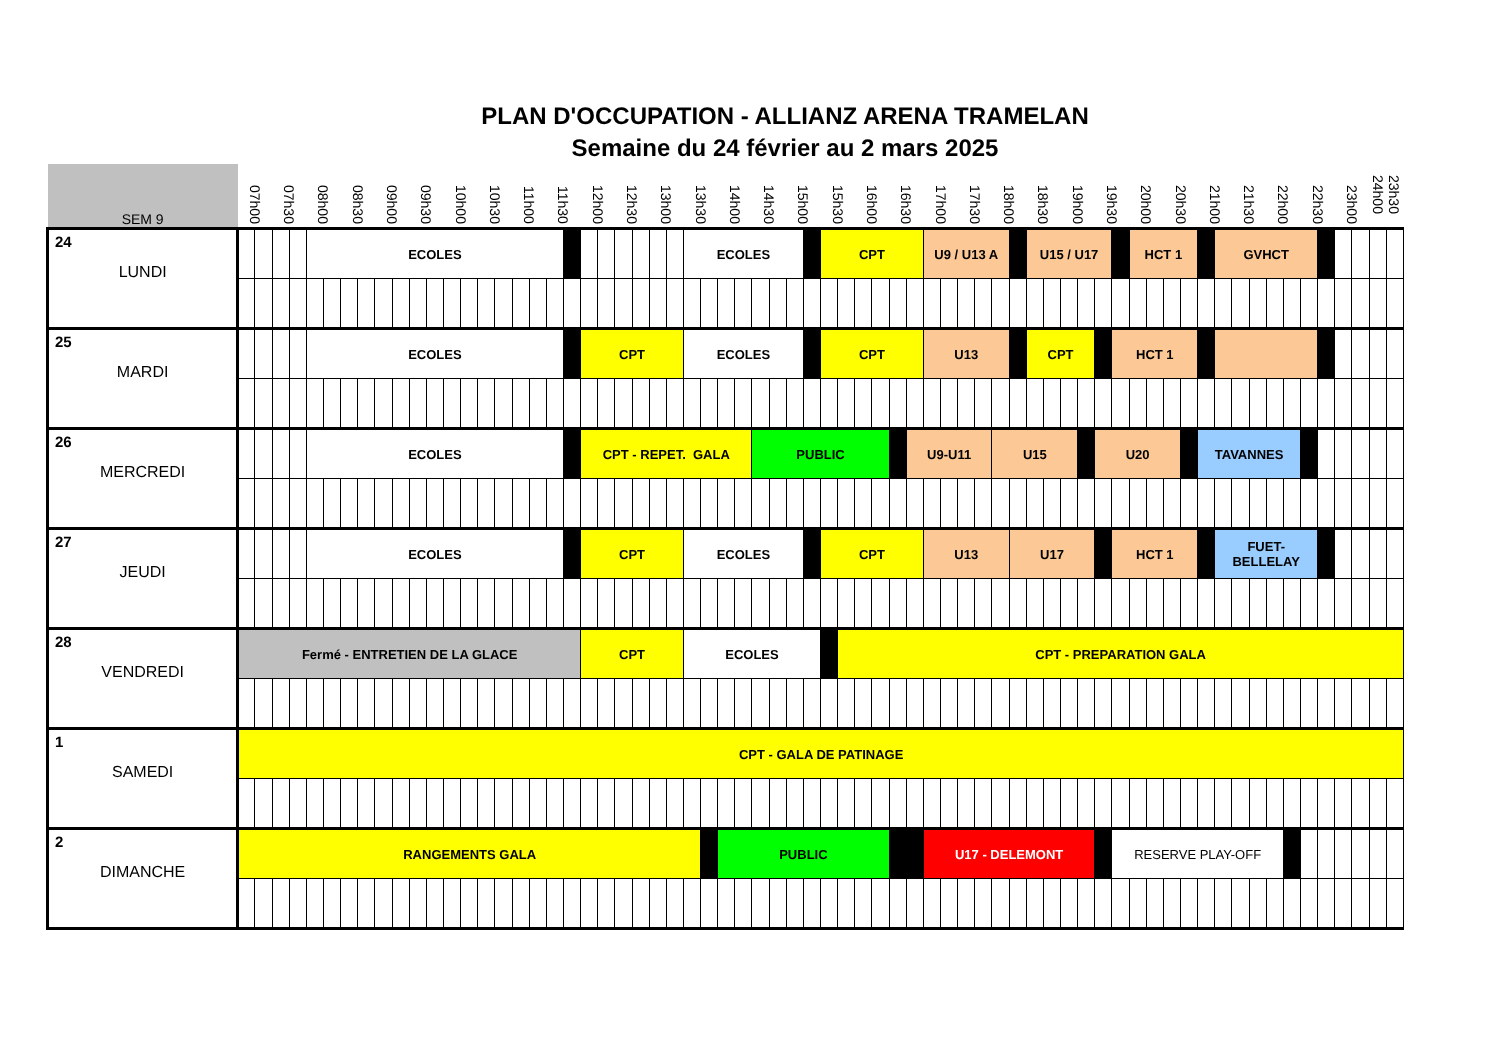PLAN D'OCCUPATION - ALLIANZ ARENA TRAMELAN
Semaine du 24 février au 2 mars 2025
| SEM 9 | 07h00 | | 07h30 | | 08h00 | | 08h30 | | 09h00 | | 09h30 | | 10h00 | | 10h30 | | 11h00 | | 11h30 | | 12h00 | | 12h30 | | 13h00 | | 13h30 | | 14h00 | | 14h30 | | 15h00 | | 15h30 | | 16h00 | | 16h30 | | 17h00 | | 17h30 | | 18h00 | | 18h30 | | 19h00 | | 19h30 | | 20h00 | | 20h30 | | 21h00 | | 21h30 | | 22h00 | | 22h30 | | 23h00 | | 23h30 24h00 | |
| --- | --- | --- | --- | --- | --- | --- | --- | --- | --- | --- | --- | --- | --- | --- | --- | --- | --- | --- | --- | --- | --- | --- | --- | --- | --- | --- | --- | --- | --- | --- | --- | --- | --- | --- | --- | --- | --- | --- | --- | --- | --- | --- | --- | --- | --- | --- | --- | --- | --- | --- | --- | --- | --- | --- | --- | --- | --- | --- | --- | --- | --- | --- | --- | --- | --- | --- | --- | --- |
| 24 LUNDI | | | | | ECOLES | | | | | | | | | | | | | | | | | | | | | | ECOLES | | | | | | | | CPT | | | | | | U9 / U13 A | | | | | | U15 / U17 | | | | | | HCT 1 | | | | | GVHCT | | | | | | | | | | |
| 25 MARDI | | | | | ECOLES | | | | | | | | | | | | | | | | CPT | | | | | | ECOLES | | | | | | | | CPT | | | | | | U13 | | | | | | CPT | | | | | HCT 1 | | | | | | | | | | | | | | | | |
| 26 MERCREDI | | | | | ECOLES | | | | | | | | | | | | | | | | CPT - REPET. GALA | | | | | | | | | | PUBLIC | | | | | | | | | U9-U11 | | | | | U15 | | | | | | U20 | | | | | | TAVANNES | | | | | | | | | | | |
| 27 JEUDI | | | | | ECOLES | | | | | | | | | | | | | | | | CPT | | | | | | ECOLES | | | | | | | | CPT | | | | | | U13 | | | | | U17 | | | | | | HCT 1 | | | | | | FUET- BELLELAY | | | | | | | | | | |
| 28 VENDREDI | Fermé - ENTRETIEN DE LA GLACE | | | | | | | | | | | | | | | | | | | | CPT | | | | | | ECOLES | | | | | | | | | CPT - PREPARATION GALA | | | | | | | | | | | | | | | | | | | | | | | | | | | | | | | | |
| 1 SAMEDI | CPT - GALA DE PATINAGE | | | | | | | | | | | | | | | | | | | | | | | | | | | | | | | | | | | | | | | | | | | | | | | | | | | | | | | | | | | | | | | | | | | |
| 2 DIMANCHE | RANGEMENTS GALA | | | | | | | | | | | | | | | | | | | | | | | | | | | | PUBLIC | | | | | | | | | | | | U17 - DELEMONT | | | | | | | | | | | RESERVE PLAY-OFF | | | | | | | | | | | | | | | | |